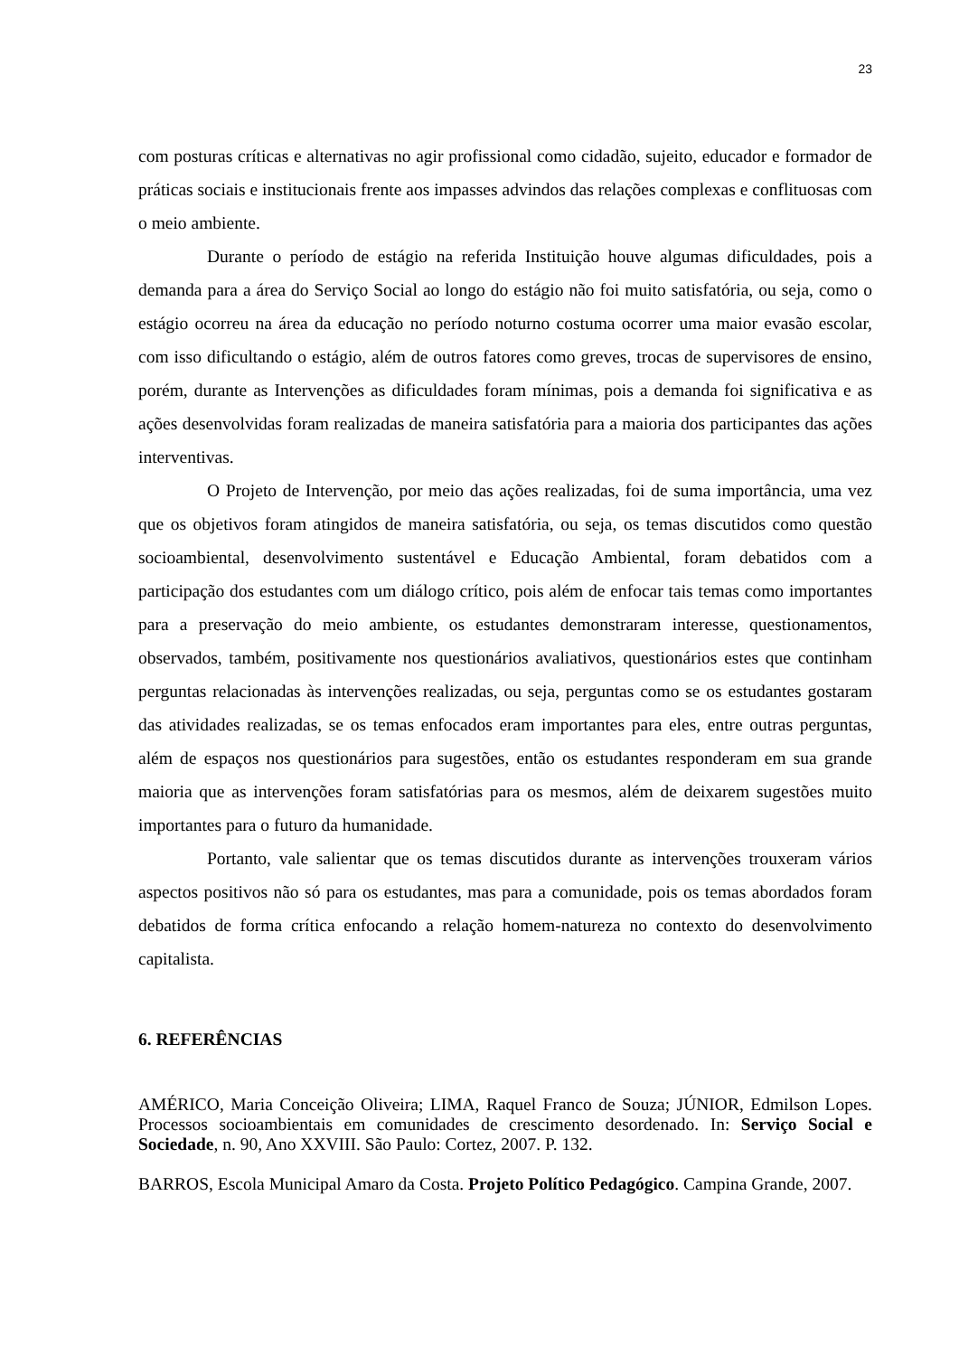23
com posturas críticas e alternativas no agir profissional como cidadão, sujeito, educador e formador de práticas sociais e institucionais frente aos impasses advindos das relações complexas e conflituosas com o meio ambiente.
Durante o período de estágio na referida Instituição houve algumas dificuldades, pois a demanda para a área do Serviço Social ao longo do estágio não foi muito satisfatória, ou seja, como o estágio ocorreu na área da educação no período noturno costuma ocorrer uma maior evasão escolar, com isso dificultando o estágio, além de outros fatores como greves, trocas de supervisores de ensino, porém, durante as Intervenções as dificuldades foram mínimas, pois a demanda foi significativa e as ações desenvolvidas foram realizadas de maneira satisfatória para a maioria dos participantes das ações interventivas.
O Projeto de Intervenção, por meio das ações realizadas, foi de suma importância, uma vez que os objetivos foram atingidos de maneira satisfatória, ou seja, os temas discutidos como questão socioambiental, desenvolvimento sustentável e Educação Ambiental, foram debatidos com a participação dos estudantes com um diálogo crítico, pois além de enfocar tais temas como importantes para a preservação do meio ambiente, os estudantes demonstraram interesse, questionamentos, observados, também, positivamente nos questionários avaliativos, questionários estes que continham perguntas relacionadas às intervenções realizadas, ou seja, perguntas como se os estudantes gostaram das atividades realizadas, se os temas enfocados eram importantes para eles, entre outras perguntas, além de espaços nos questionários para sugestões, então os estudantes responderam em sua grande maioria que as intervenções foram satisfatórias para os mesmos, além de deixarem sugestões muito importantes para o futuro da humanidade.
Portanto, vale salientar que os temas discutidos durante as intervenções trouxeram vários aspectos positivos não só para os estudantes, mas para a comunidade, pois os temas abordados foram debatidos de forma crítica enfocando a relação homem-natureza no contexto do desenvolvimento capitalista.
6. REFERÊNCIAS
AMÉRICO, Maria Conceição Oliveira; LIMA, Raquel Franco de Souza; JÚNIOR, Edmilson Lopes. Processos socioambientais em comunidades de crescimento desordenado. In: Serviço Social e Sociedade, n. 90, Ano XXVIII. São Paulo: Cortez, 2007. P. 132.
BARROS, Escola Municipal Amaro da Costa. Projeto Político Pedagógico. Campina Grande, 2007.